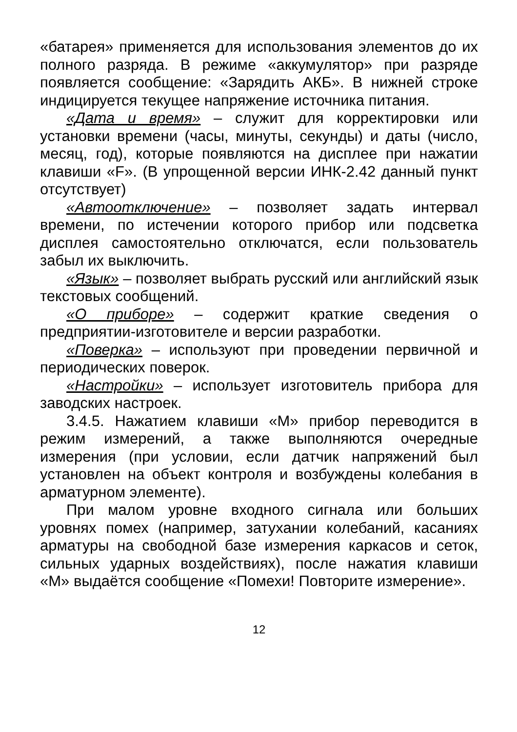«батарея» применяется для использования элементов до их полного разряда. В режиме «аккумулятор» при разряде появляется сообщение: «Зарядить АКБ». В нижней строке индицируется текущее напряжение источника питания.
«Дата и время» – служит для корректировки или установки времени (часы, минуты, секунды) и даты (число, месяц, год), которые появляются на дисплее при нажатии клавиши «F». (В упрощенной версии ИНК-2.42 данный пункт отсутствует)
«Автоотключение» – позволяет задать интервал времени, по истечении которого прибор или подсветка дисплея самостоятельно отключатся, если пользователь забыл их выключить.
«Язык» – позволяет выбрать русский или английский язык текстовых сообщений.
«О приборе» – содержит краткие сведения о предприятии-изготовителе и версии разработки.
«Поверка» – используют при проведении первичной и периодических поверок.
«Настройки» – использует изготовитель прибора для заводских настроек.
3.4.5. Нажатием клавиши «М» прибор переводится в режим измерений, а также выполняются очередные измерения (при условии, если датчик напряжений был установлен на объект контроля и возбуждены колебания в арматурном элементе).
При малом уровне входного сигнала или больших уровнях помех (например, затухании колебаний, касаниях арматуры на свободной базе измерения каркасов и сеток, сильных ударных воздействиях), после нажатия клавиши «М» выдаётся сообщение «Помехи! Повторите измерение».
12